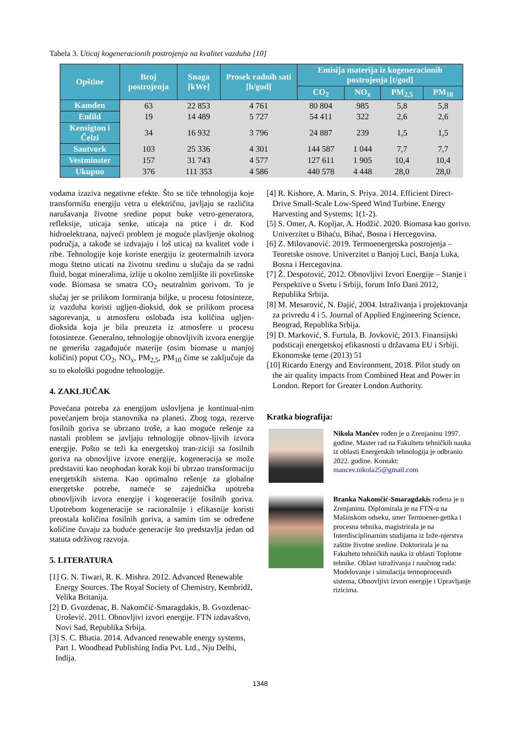Tabela 3. Uticaj kogeneracionih postrojenja na kvalitet vazduha [10]
| Opštine | Broj postrojenja | Snaga [kWe] | Prosek radnih sati [h/god] | Emisija materija iz kogeneracionih postrojenja [t/god] | | | |
| --- | --- | --- | --- | --- | --- | --- | --- |
| | | | | CO<sub>2</sub> | NO<sub>x</sub> | PM<sub>2,5</sub> | PM<sub>10</sub> |
| Kamden | 63 | 22 853 | 4 761 | 80 804 | 985 | 5,8 | 5,8 |
| Enfild | 19 | 14 489 | 5 727 | 54 411 | 322 | 2,6 | 2,6 |
| Kensigton i Čelzi | 34 | 16 932 | 3 796 | 24 887 | 239 | 1,5 | 1,5 |
| Sautvork | 103 | 25 336 | 4 301 | 144 587 | 1 044 | 7,7 | 7,7 |
| Vestminster | 157 | 31 743 | 4 577 | 127 611 | 1 905 | 10,4 | 10,4 |
| Ukupno | 376 | 111 353 | 4 586 | 440 578 | 4 448 | 28,0 | 28,0 |
vodama izaziva negativne efekte. Što se tiče tehnologija koje transformišu energiju vetra u električnu, javljaju se različita narušavanja životne sredine poput buke vetro-generatora, refleksije, uticaja senke, uticaja na ptice i dr. Kod hidroelektrana, najveći problem je moguće plavljenje okolnog područja, a takođe se izdvajaju i loš uticaj na kvalitet vode i ribe. Tehnologije koje koriste energiju iz geotermalnih izvora mogu štetno uticati na životnu sredinu u slučaju da se radni fluid, bogat mineralima, izlije u okolno zemljište ili površinske vode. Biomasa se smatra CO<sub>2</sub> neutralnim gorivom. To je slučaj jer se prilikom formiranja biljke, u procesu fotosinteze, iz vazduha koristi ugljen-dioksid, dok se prilikom procesa sagorevanja, u atmosferu oslobađa ista količina ugljen-dioksida koja je bila preuzeta iz atmosfere u procesu fotosinteze. Generalno, tehnologije obnovljivih izvora energije ne generišu zagađujuće materije (osim biomase u manjoj količini) poput CO<sub>2</sub>, NO<sub>x</sub>, PM<sub>2,5</sub>, PM<sub>10</sub> čime se zaključuje da su to ekološki pogodne tehnologije.
4. ZAKLJUČAK
Povećana potreba za energijom uslovljena je kontinual-nim povećanjem broja stanovnika na planeti. Zbog toga, rezerve fosilnih goriva se ubrzano troše, a kao moguće rešenje za nastali problem se javljaju tehnologije obnov-ljivih izvora energije. Pošto se teži ka energetskoj tran-ziciji sa fosilnih goriva na obnovljive izvore energije, kogeneracija se može predstaviti kao neophodan korak koji bi ubrzao transformaciju energetskih sistema. Kao optimalno rešenje za globalne energetske potrebe, nameće se zajednička upotreba obnovljivih izvora energije i kogeneracije fosilnih goriva. Upotrebom kogeneracije se racionalnije i efikasnije koristi preostala količina fosilnih goriva, a samim tim se određene količine čuvaju za buduće generacije što predstavlja jedan od statuta održivog razvoja.
5. LITERATURA
[1] G. N. Tiwari, R. K. Mishra. 2012. Advanced Renewable Energy Sources. The Royal Society of Chemistry, Kembridž, Velika Britanija.
[2] D. Gvozdenac, B. Nakomčić-Smaragdakis, B. Gvozdenac-Urošević. 2011. Obnovljivi izvori energije. FTN izdavaštvo, Novi Sad, Republika Srbija.
[3] S. C. Bhatia. 2014. Advanced renewable energy systems, Part 1. Woodhead Publishing India Pvt. Ltd., Nju Delhi, Indija.
[4] R. Kishore, A. Marin, S. Priya. 2014. Efficient Direct-Drive Small-Scale Low-Speed Wind Turbine. Energy Harvesting and Systems; 1(1-2).
[5] S. Omer, A. Kopljar, A. Hodžić. 2020. Biomasa kao gorivo. Univerzitet u Bihaću, Bihać, Bosna i Hercegovina.
[6] Z. Milovanović. 2019. Termoenergetska postrojenja – Teoretske osnove. Univerzitet u Banjoj Luci, Banja Luka, Bosna i Hercegovina.
[7] Ž. Despotović, 2012. Obnovljivi Izvori Energije – Stanje i Perspektive u Svetu i Srbiji, forum Info Dani 2012, Republika Srbija.
[8] M. Mesarović, N. Đajić, 2004. Istraživanja i projektovanja za privredu 4 i 5. Journal of Applied Engineering Science, Beograd, Republika Srbija.
[9] D. Marković, S. Furtula, B. Jovković, 2013. Finansijski podsticaji energetskoj efikasnosti u državama EU i Srbiji. Ekonomske teme (2013) 51
[10] Ricardo Energy and Environment, 2018. Pilot study on the air quality impacts from Combined Heat and Power in London. Report for Greater London Authority.
Kratka biografija:
Nikola Mančev rođen je u Zrenjaninu 1997. godine. Master rad na Fakultetu tehničkih nauka iz oblasti Energetskih tehnologija je odbranio 2022. godine. Kontakt: mancev.nikola25@gmail.com
Branka Nakomčić-Smaragdakis rođena je u Zrenjaninu. Diplomirala je na FTN-u na Mašinskom odseku, smer Termoener-getika i procesna tehnika, magistrirala je na Interdisciplinarnim studijama iz Inže-njerstva zaštite životne sredine. Doktorirala je na Fakultetu tehničkih nauka iz oblasti Toplotne tehnike. Oblast istraživanja i naučnog rada: Modelovanje i simulacija termoprocesnih sistema, Obnovljivi izvori energije i Upravljanje rizicima.
1348